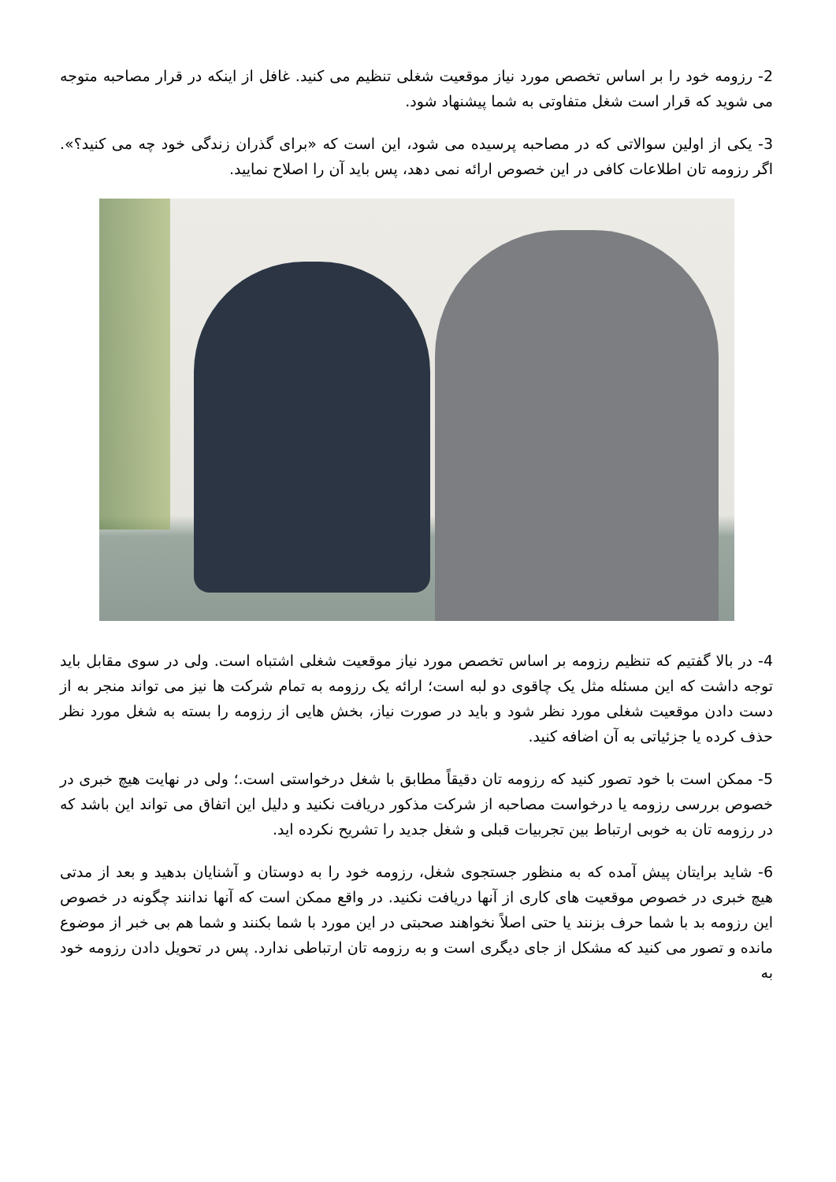2- رزومه خود را بر اساس تخصص مورد نیاز موقعیت شغلی تنظیم می کنید. غافل از اینکه در قرار مصاحبه متوجه می شوید که قرار است شغل متفاوتی به شما پیشنهاد شود.
3- یکی از اولین سوالاتی که در مصاحبه پرسیده می شود، این است که «برای گذران زندگی خود چه می کنید؟». اگر رزومه تان اطلاعات کافی در این خصوص ارائه نمی دهد، پس باید آن را اصلاح نمایید.
4- در بالا گفتیم که تنظیم رزومه بر اساس تخصص مورد نیاز موقعیت شغلی اشتباه است. ولی در سوی مقابل باید توجه داشت که این مسئله مثل یک چاقوی دو لبه است؛ ارائه یک رزومه به تمام شرکت ها نیز می تواند منجر به از دست دادن موقعیت شغلی مورد نظر شود و باید در صورت نیاز، بخش هایی از رزومه را بسته به شغل مورد نظر حذف کرده یا جزئیاتی به آن اضافه کنید.
5- ممکن است با خود تصور کنید که رزومه تان دقیقاً مطابق با شغل درخواستی است.؛ ولی در نهایت هیچ خبری در خصوص بررسی رزومه یا درخواست مصاحبه از شرکت مذکور دریافت نکنید و دلیل این اتفاق می تواند این باشد که در رزومه تان به خوبی ارتباط بین تجربیات قبلی و شغل جدید را تشریح نکرده اید.
6- شاید برایتان پیش آمده که به منظور جستجوی شغل، رزومه خود را به دوستان و آشنایان بدهید و بعد از مدتی هیچ خبری در خصوص موقعیت های کاری از آنها دریافت نکنید. در واقع ممکن است که آنها ندانند چگونه در خصوص این رزومه بد با شما حرف بزنند یا حتی اصلاً نخواهند صحبتی در این مورد با شما بکنند و شما هم بی خبر از موضوع مانده و تصور می کنید که مشکل از جای دیگری است و به رزومه تان ارتباطی ندارد. پس در تحویل دادن رزومه خود به